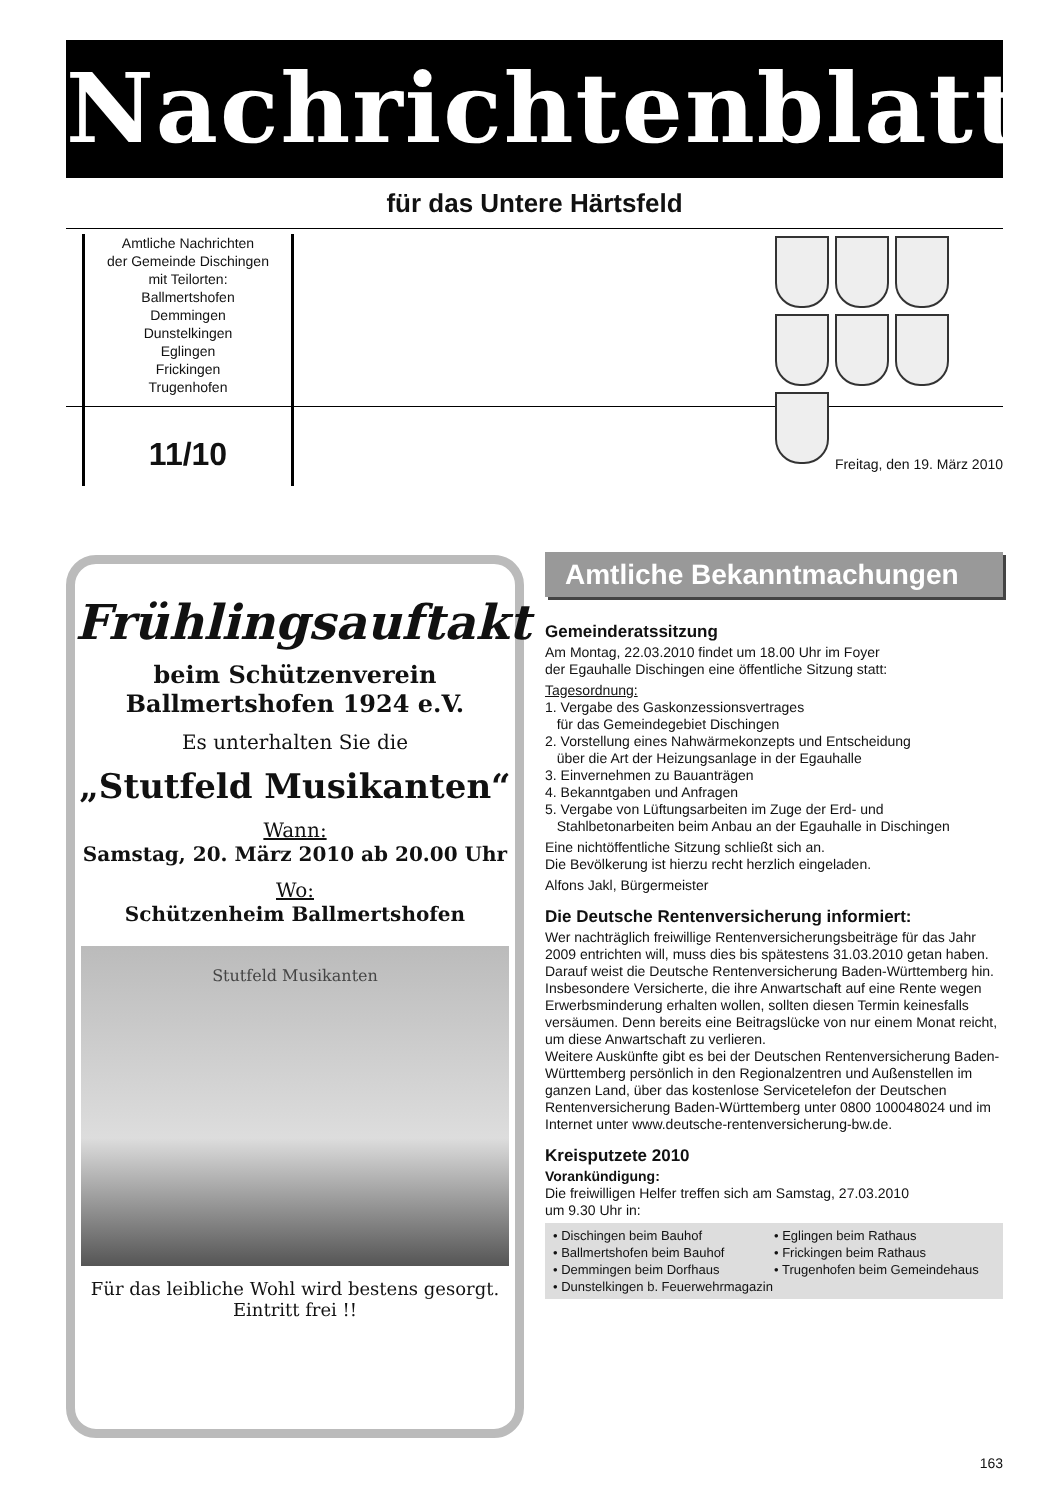Nachrichtenblatt
für das Untere Härtsfeld
Amtliche Nachrichten
der Gemeinde Dischingen
mit Teilorten:
Ballmertshofen
Demmingen
Dunstelkingen
Eglingen
Frickingen
Trugenhofen
11/10 Freitag, den 19. März 2010
Frühlingsauftakt
beim Schützenverein
Ballmertshofen 1924 e.V.
Es unterhalten Sie die
„Stutfeld Musikanten“
Wann:
Samstag, 20. März 2010 ab 20.00 Uhr
Wo:
Schützenheim Ballmertshofen
Stutfeld Musikanten
Für das leibliche Wohl wird bestens gesorgt.
Eintritt frei !!
Amtliche Bekanntmachungen
Gemeinderatssitzung
Am Montag, 22.03.2010 findet um 18.00 Uhr im Foyer
der Egauhalle Dischingen eine öffentliche Sitzung statt:
Tagesordnung:
1. Vergabe des Gaskonzessionsvertrages
für das Gemeindegebiet Dischingen
2. Vorstellung eines Nahwärmekonzepts und Entscheidung
über die Art der Heizungsanlage in der Egauhalle
3. Einvernehmen zu Bauanträgen
4. Bekanntgaben und Anfragen
5. Vergabe von Lüftungsarbeiten im Zuge der Erd- und
Stahlbetonarbeiten beim Anbau an der Egauhalle in Dischingen
Eine nichtöffentliche Sitzung schließt sich an.
Die Bevölkerung ist hierzu recht herzlich eingeladen.
Alfons Jakl, Bürgermeister
Die Deutsche Rentenversicherung informiert:
Wer nachträglich freiwillige Rentenversicherungsbeiträge für das Jahr 2009 entrichten will, muss dies bis spätestens 31.03.2010 getan haben. Darauf weist die Deutsche Rentenversicherung Baden-Württemberg hin. Insbesondere Versicherte, die ihre Anwartschaft auf eine Rente wegen Erwerbsminderung erhalten wollen, sollten diesen Termin keinesfalls versäumen. Denn bereits eine Beitragslücke von nur einem Monat reicht, um diese Anwartschaft zu verlieren.
Weitere Auskünfte gibt es bei der Deutschen Rentenversicherung Baden-Württemberg persönlich in den Regionalzentren und Außenstellen im ganzen Land, über das kostenlose Servicetelefon der Deutschen Rentenversicherung Baden-Württemberg unter 0800 100048024 und im Internet unter www.deutsche-rentenversicherung-bw.de.
Kreisputzete 2010
Vorankündigung:
Die freiwilligen Helfer treffen sich am Samstag, 27.03.2010
um 9.30 Uhr in:
• Dischingen beim Bauhof
• Eglingen beim Rathaus
• Ballmertshofen beim Bauhof
• Frickingen beim Rathaus
• Demmingen beim Dorfhaus
• Trugenhofen beim Gemeindehaus
• Dunstelkingen b. Feuerwehrmagazin
163